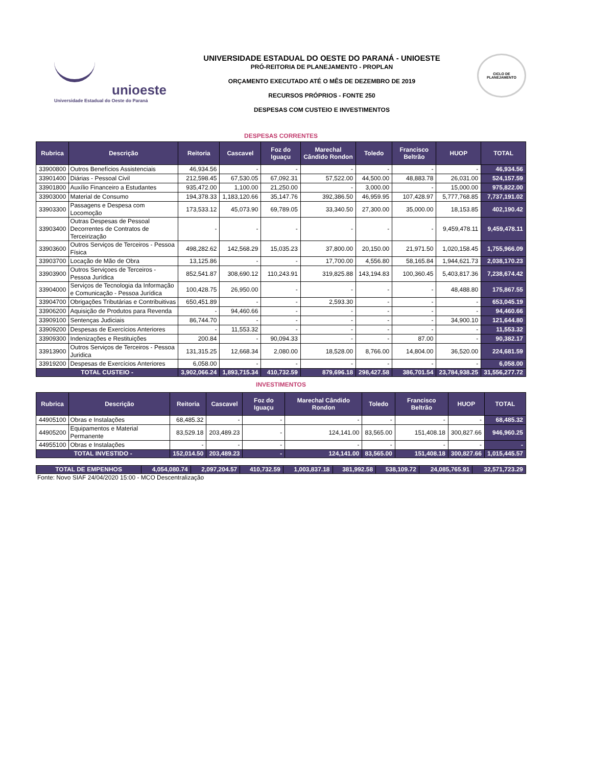unioeste
Universidade Estadual do Oeste do Paraná
UNIVERSIDADE ESTADUAL DO OESTE DO PARANÁ - UNIOESTE
PRÓ-REITORIA DE PLANEJAMENTO - PROPLAN
ORÇAMENTO EXECUTADO ATÉ O MÊS DE DEZEMBRO DE 2019
RECURSOS PRÓPRIOS - FONTE 250
DESPESAS COM CUSTEIO E INVESTIMENTOS
CICLO DE PLANEJAMENTO
DESPESAS CORRENTES
| Rubrica | Descrição | Reitoria | Cascavel | Foz do Iguaçu | Marechal Cândido Rondon | Toledo | Francisco Beltrão | HUOP | TOTAL |
| --- | --- | --- | --- | --- | --- | --- | --- | --- | --- |
| 33900800 | Outros Benefícios Assistenciais | 46,934.56 | - | - | - | - | - | - | 46,934.56 |
| 33901400 | Diárias - Pessoal Civil | 212,598.45 | 67,530.05 | 67,092.31 | 57,522.00 | 44,500.00 | 48,883.78 | 26,031.00 | 524,157.59 |
| 33901800 | Auxílio Financeiro a Estudantes | 935,472.00 | 1,100.00 | 21,250.00 | - | 3,000.00 | - | 15,000.00 | 975,822.00 |
| 33903000 | Material de Consumo | 194,378.33 | 1,183,120.66 | 35,147.76 | 392,386.50 | 46,959.95 | 107,428.97 | 5,777,768.85 | 7,737,191.02 |
| 33903300 | Passagens e Despesa com Locomoção | 173,533.12 | 45,073.90 | 69,789.05 | 33,340.50 | 27,300.00 | 35,000.00 | 18,153.85 | 402,190.42 |
| 33903400 | Outras Despesas de Pessoal Decorrentes de Contratos de Terceirização | - | - | - | - | - | - | 9,459,478.11 | 9,459,478.11 |
| 33903600 | Outros Serviços de Terceiros - Pessoa Física | 498,282.62 | 142,568.29 | 15,035.23 | 37,800.00 | 20,150.00 | 21,971.50 | 1,020,158.45 | 1,755,966.09 |
| 33903700 | Locação de Mão de Obra | 13,125.86 | - | - | 17,700.00 | 4,556.80 | 58,165.84 | 1,944,621.73 | 2,038,170.23 |
| 33903900 | Outros Serviçoes de Terceiros - Pessoa Jurídica | 852,541.87 | 308,690.12 | 110,243.91 | 319,825.88 | 143,194.83 | 100,360.45 | 5,403,817.36 | 7,238,674.42 |
| 33904000 | Serviços de Tecnologia da Informação e Comunicação - Pessoa Jurídica | 100,428.75 | 26,950.00 | - | - | - | - | 48,488.80 | 175,867.55 |
| 33904700 | Obrigações Tributárias e Contribuitivas | 650,451.89 | - | - | 2,593.30 | - | - | - | 653,045.19 |
| 33906200 | Aquisição de Produtos para Revenda | - | 94,460.66 | - | - | - | - | - | 94,460.66 |
| 33909100 | Sentenças Judiciais | 86,744.70 | - | - | - | - | - | 34,900.10 | 121,644.80 |
| 33909200 | Despesas de Exercícios Anteriores | - | 11,553.32 | - | - | - | - | - | 11,553.32 |
| 33909300 | Indenizações e Restituições | 200.84 | - | 90,094.33 | - | - | 87.00 | - | 90,382.17 |
| 33913900 | Outros Serviços de Terceiros - Pessoa Juridica | 131,315.25 | 12,668.34 | 2,080.00 | 18,528.00 | 8,766.00 | 14,804.00 | 36,520.00 | 224,681.59 |
| 33919200 | Despesas de Exercícios Anteriores | 6,058.00 | - | - | - | - | - | - | 6,058.00 |
| TOTAL CUSTEIO - | | 3,902,066.24 | 1,893,715.34 | 410,732.59 | 879,696.18 | 298,427.58 | 386,701.54 | 23,784,938.25 | 31,556,277.72 |
INVESTIMENTOS
| Rubrica | Descrição | Reitoria | Cascavel | Foz do Iguaçu | Marechal Cândido Rondon | Toledo | Francisco Beltrão | HUOP | TOTAL |
| --- | --- | --- | --- | --- | --- | --- | --- | --- | --- |
| 44905100 | Obras e Instalações | 68,485.32 | - | - | - | - | - | - | 68,485.32 |
| 44905200 | Equipamentos e Material Permanente | 83,529.18 | 203,489.23 | - | 124,141.00 | 83,565.00 | 151,408.18 | 300,827.66 | 946,960.25 |
| 44955100 | Obras e Instalações | - | - | - | - | - | - | - | - |
| TOTAL INVESTIDO - | | 152,014.50 | 203,489.23 | - | 124,141.00 | 83,565.00 | 151,408.18 | 300,827.66 | 1,015,445.57 |
| TOTAL DE EMPENHOS | 4,054,080.74 | 2,097,204.57 | 410,732.59 | 1,003,837.18 | 381,992.58 | 538,109.72 | 24,085,765.91 | 32,571,723.29 |
Fonte: Novo SIAF 24/04/2020 15:00 - MCO Descentralização